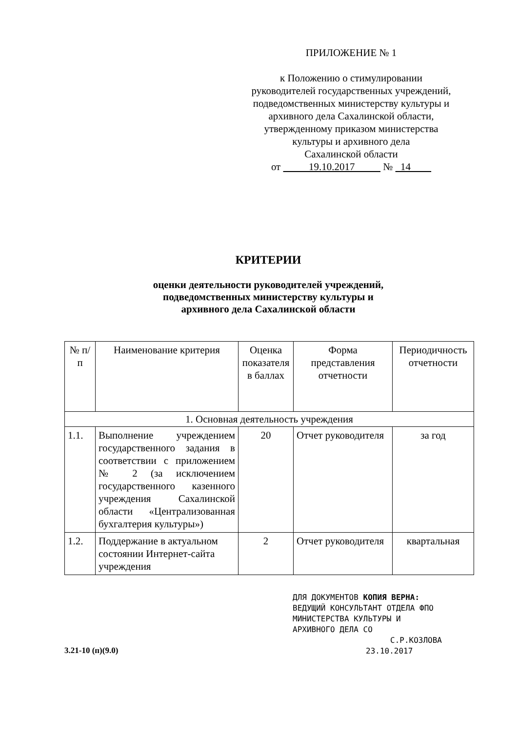ПРИЛОЖЕНИЕ № 1
к Положению о стимулировании
руководителей государственных учреждений,
подведомственных министерству культуры и
архивного дела Сахалинской области,
утвержденному приказом министерства
культуры и архивного дела
Сахалинской области
от 19.10.2017 № 14
КРИТЕРИИ
оценки деятельности руководителей учреждений,
подведомственных министерству культуры и
архивного дела Сахалинской области
| № п/п | Наименование критерия | Оценка показателя в баллах | Форма представления отчетности | Периодичность отчетности |
| --- | --- | --- | --- | --- |
| 1. Основная деятельность учреждения | | | | |
| 1.1. | Выполнение учреждением государственного задания в соответствии с приложением № 2 (за исключением государственного казенного учреждения Сахалинской области «Централизованная бухгалтерия культуры») | 20 | Отчет руководителя | за год |
| 1.2. | Поддержание в актуальном состоянии Интернет-сайта учреждения | 2 | Отчет руководителя | квартальная |
3.21-10 (п)(9.0)
ДЛЯ ДОКУМЕНТОВ КОПИЯ ВЕРНА:
ВЕДУЩИЙ КОНСУЛЬТАНТ ОТДЕЛА ФПО
МИНИСТЕРСТВА КУЛЬТУРЫ И
АРХИВНОГО ДЕЛА СО
С.Р.КОЗЛОВА
23.10.2017